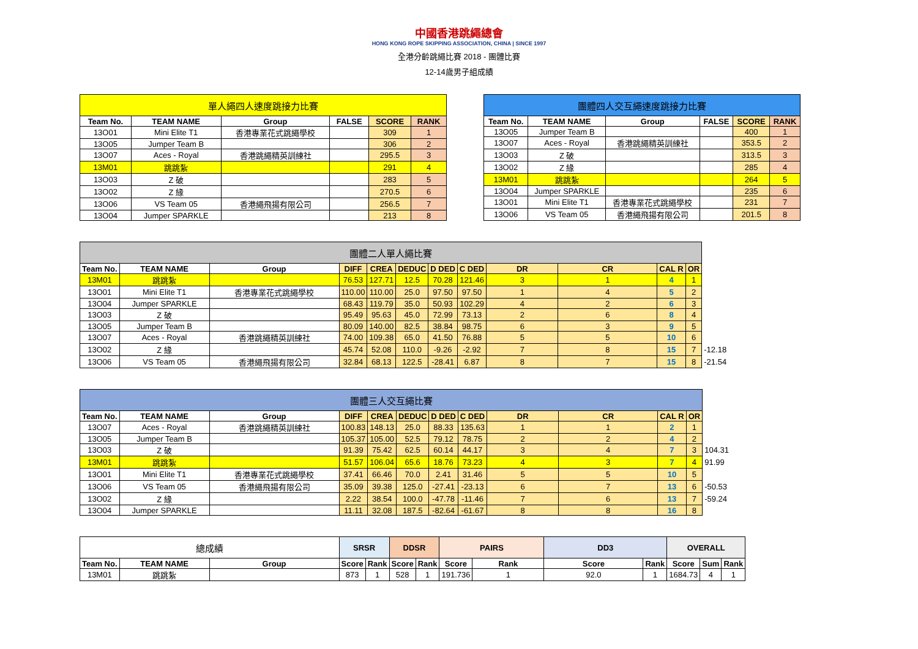中國香港跳繩總會
HONG KONG ROPE SKIPPING ASSOCIATION, CHINA | SINCE 1997
全港分齡跳繩比賽 2018 - 團體比賽
12-14歲男子組成績
| 單人繩四人速度跳接力比賽 | | | | | |
| --- | --- | --- | --- | --- | --- |
| Team No. | TEAM NAME | Group | FALSE | SCORE | RANK |
| 13O01 | Mini Elite T1 | 香港專業花式跳繩學校 | | 309 | 1 |
| 13O05 | Jumper Team B | | | 306 | 2 |
| 13O07 | Aces - Royal | 香港跳繩精英訓練社 | | 295.5 | 3 |
| 13M01 | 跳跳紮 | | | 291 | 4 |
| 13O03 | Z 破 | | | 283 | 5 |
| 13O02 | Z 緣 | | | 270.5 | 6 |
| 13O06 | VS Team 05 | 香港繩飛揚有限公司 | | 256.5 | 7 |
| 13O04 | Jumper SPARKLE | | | 213 | 8 |
| 團體四人交互繩速度跳接力比賽 | | | | | |
| --- | --- | --- | --- | --- | --- |
| Team No. | TEAM NAME | Group | FALSE | SCORE | RANK |
| 13O05 | Jumper Team B | | | 400 | 1 |
| 13O07 | Aces - Royal | 香港跳繩精英訓練社 | | 353.5 | 2 |
| 13O03 | Z 破 | | | 313.5 | 3 |
| 13O02 | Z 緣 | | | 285 | 4 |
| 13M01 | 跳跳紮 | | | 264 | 5 |
| 13O04 | Jumper SPARKLE | | | 235 | 6 |
| 13O01 | Mini Elite T1 | 香港專業花式跳繩學校 | | 231 | 7 |
| 13O06 | VS Team 05 | 香港繩飛揚有限公司 | | 201.5 | 8 |
| 團體二人單人繩比賽 | | | | | | | | | | | | |
| Team No. | TEAM NAME | Group | DIFF | CREA | DEDUC | D DED | C DED | DR | CR | CAL R | OR | |
| 13M01 | 跳跳紮 | | 76.53 | 127.71 | 12.5 | 70.28 | 121.46 | 3 | 1 | 4 | 1 | |
| 13O01 | Mini Elite T1 | 香港專業花式跳繩學校 | 110.00 | 110.00 | 25.0 | 97.50 | 97.50 | 1 | 4 | 5 | 2 | |
| 13O04 | Jumper SPARKLE | | 68.43 | 119.79 | 35.0 | 50.93 | 102.29 | 4 | 2 | 6 | 3 | |
| 13O03 | Z 破 | | 95.49 | 95.63 | 45.0 | 72.99 | 73.13 | 2 | 6 | 8 | 4 | |
| 13O05 | Jumper Team B | | 80.09 | 140.00 | 82.5 | 38.84 | 98.75 | 6 | 3 | 9 | 5 | |
| 13O07 | Aces - Royal | 香港跳繩精英訓練社 | 74.00 | 109.38 | 65.0 | 41.50 | 76.88 | 5 | 5 | 10 | 6 | |
| 13O02 | Z 緣 | | 45.74 | 52.08 | 110.0 | -9.26 | -2.92 | 7 | 8 | 15 | 7 | -12.18 |
| 13O06 | VS Team 05 | 香港繩飛揚有限公司 | 32.84 | 68.13 | 122.5 | -28.41 | 6.87 | 8 | 7 | 15 | 8 | -21.54 |
| 團體三人交互繩比賽 | | | | | | | | | | | | |
| Team No. | TEAM NAME | Group | DIFF | CREA | DEDUC | D DED | C DED | DR | CR | CAL R | OR | |
| 13O07 | Aces - Royal | 香港跳繩精英訓練社 | 100.83 | 148.13 | 25.0 | 88.33 | 135.63 | 1 | 1 | 2 | 1 | |
| 13O05 | Jumper Team B | | 105.37 | 105.00 | 52.5 | 79.12 | 78.75 | 2 | 2 | 4 | 2 | |
| 13O03 | Z 破 | | 91.39 | 75.42 | 62.5 | 60.14 | 44.17 | 3 | 4 | 7 | 3 | 104.31 |
| 13M01 | 跳跳紮 | | 51.57 | 106.04 | 65.6 | 18.76 | 73.23 | 4 | 3 | 7 | 4 | 91.99 |
| 13O01 | Mini Elite T1 | 香港專業花式跳繩學校 | 37.41 | 66.46 | 70.0 | 2.41 | 31.46 | 5 | 5 | 10 | 5 | |
| 13O06 | VS Team 05 | 香港繩飛揚有限公司 | 35.09 | 39.38 | 125.0 | -27.41 | -23.13 | 6 | 7 | 13 | 6 | -50.53 |
| 13O02 | Z 緣 | | 2.22 | 38.54 | 100.0 | -47.78 | -11.46 | 7 | 6 | 13 | 7 | -59.24 |
| 13O04 | Jumper SPARKLE | | 11.11 | 32.08 | 187.5 | -82.64 | -61.67 | 8 | 8 | 16 | 8 | |
| 總成績 | | | SRSR | | DDSR | | PAIRS | | DD3 | | OVERALL | | |
| --- | --- | --- | --- | --- | --- | --- | --- | --- | --- | --- | --- | --- | --- |
| Team No. | TEAM NAME | Group | Score | Rank | Score | Rank | Score | Rank | Score | Rank | Score | Sum | Rank |
| 13M01 | 跳跳紮 | | 873 | 1 | 528 | 1 | 191.736 | 1 | 92.0 | 1 | 1684.73 | 4 | 1 |